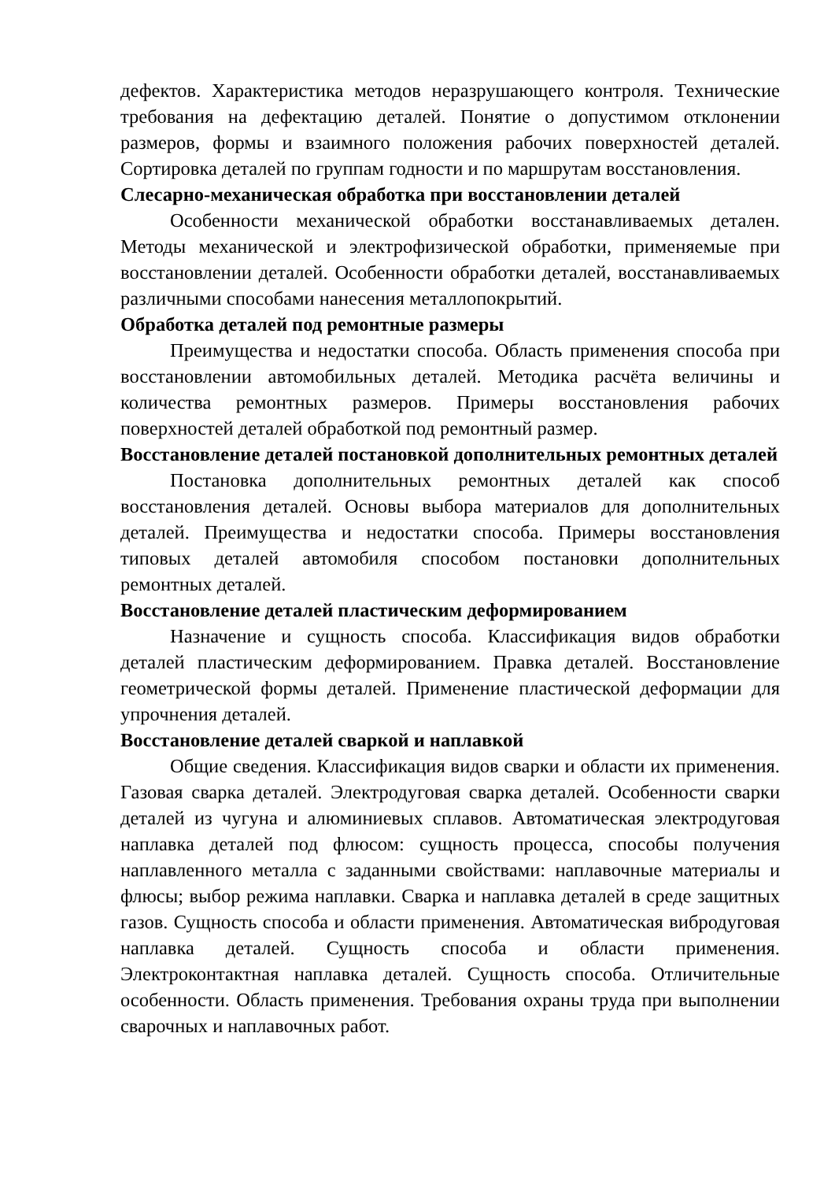дефектов. Характеристика методов неразрушающего контроля. Технические требования на дефектацию деталей. Понятие о допустимом отклонении размеров, формы и взаимного положения рабочих поверхностей деталей. Сортировка деталей по группам годности и по маршрутам восстановления.
Слесарно-механическая обработка при восстановлении деталей
Особенности механической обработки восстанавливаемых детален. Методы механической и электрофизической обработки, применяемые при восстановлении деталей. Особенности обработки деталей, восстанавливаемых различными способами нанесения металлопокрытий.
Обработка деталей под ремонтные размеры
Преимущества и недостатки способа. Область применения способа при восстановлении автомобильных деталей. Методика расчёта величины и количества ремонтных размеров. Примеры восстановления рабочих поверхностей деталей обработкой под ремонтный размер.
Восстановление деталей постановкой дополнительных ремонтных деталей
Постановка дополнительных ремонтных деталей как способ восстановления деталей. Основы выбора материалов для дополнительных деталей. Преимущества и недостатки способа. Примеры восстановления типовых деталей автомобиля способом постановки дополнительных ремонтных деталей.
Восстановление деталей пластическим деформированием
Назначение и сущность способа. Классификация видов обработки деталей пластическим деформированием. Правка деталей. Восстановление геометрической формы деталей. Применение пластической деформации для упрочнения деталей.
Восстановление деталей сваркой и наплавкой
Общие сведения. Классификация видов сварки и области их применения. Газовая сварка деталей. Электродуговая сварка деталей. Особенности сварки деталей из чугуна и алюминиевых сплавов. Автоматическая электродуговая наплавка деталей под флюсом: сущность процесса, способы получения наплавленного металла с заданными свойствами: наплавочные материалы и флюсы; выбор режима наплавки. Сварка и наплавка деталей в среде защитных газов. Сущность способа и области применения. Автоматическая вибродуговая наплавка деталей. Сущность способа и области применения. Электроконтактная наплавка деталей. Сущность способа. Отличительные особенности. Область применения. Требования охраны труда при выполнении сварочных и наплавочных работ.